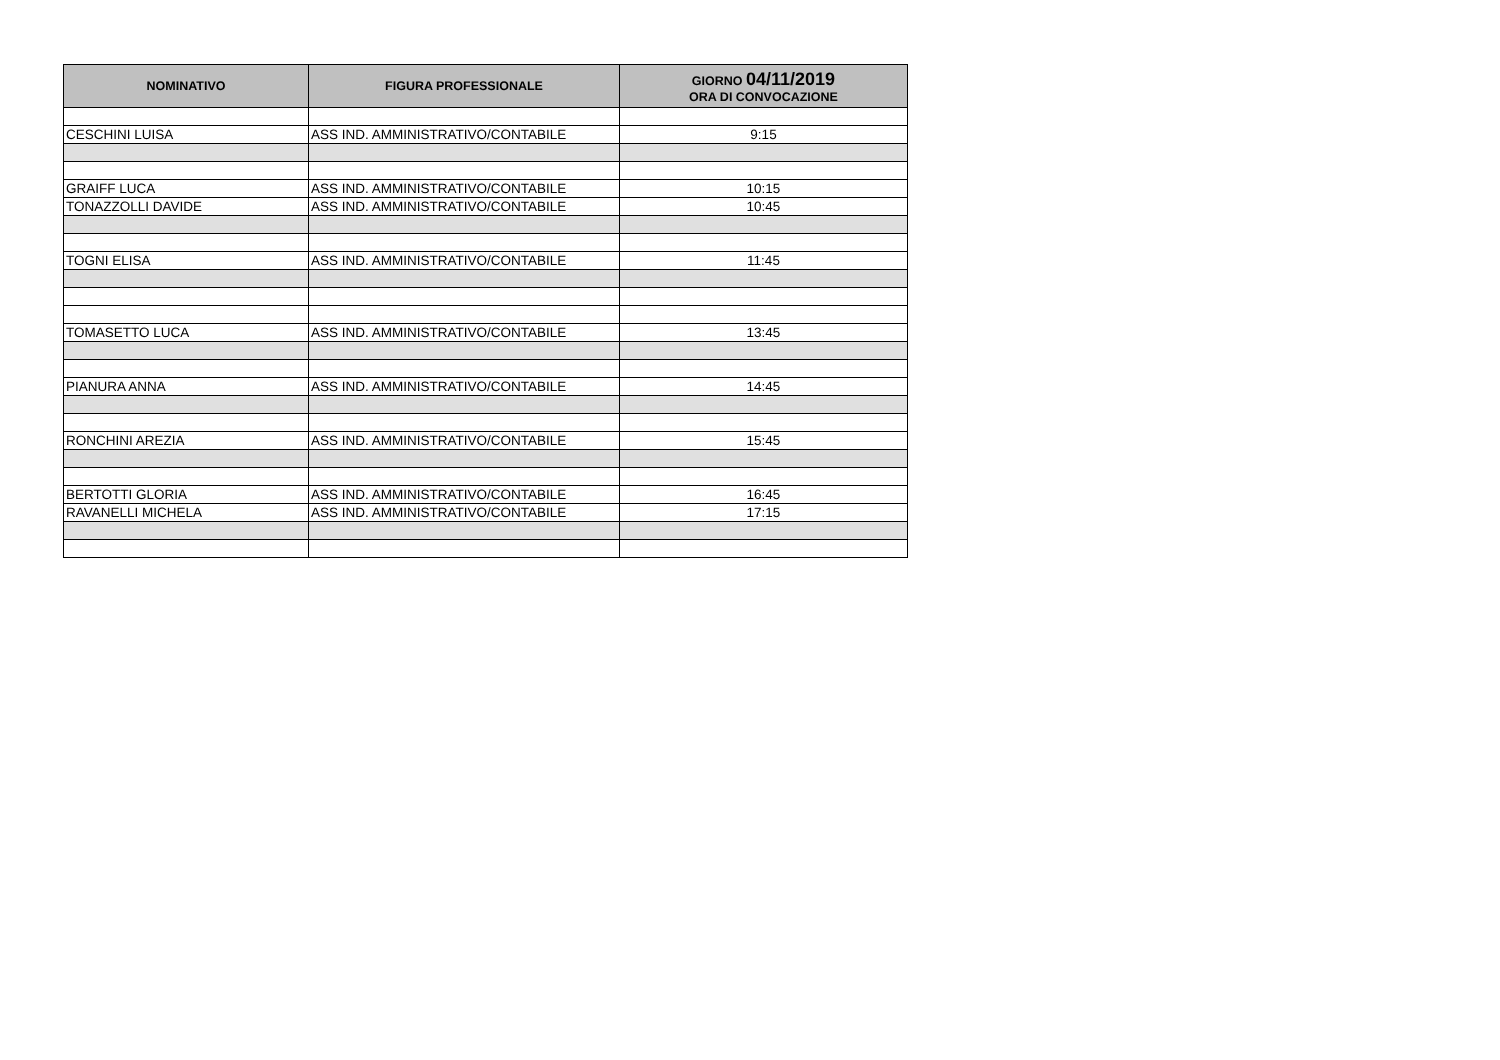| NOMINATIVO | FIGURA PROFESSIONALE | GIORNO 04/11/2019 ORA DI CONVOCAZIONE |
| --- | --- | --- |
| CESCHINI LUISA | ASS IND. AMMINISTRATIVO/CONTABILE | 9:15 |
| GRAIFF LUCA | ASS IND. AMMINISTRATIVO/CONTABILE | 10:15 |
| TONAZZOLLI DAVIDE | ASS IND. AMMINISTRATIVO/CONTABILE | 10:45 |
| TOGNI ELISA | ASS IND. AMMINISTRATIVO/CONTABILE | 11:45 |
| TOMASETTO LUCA | ASS IND. AMMINISTRATIVO/CONTABILE | 13:45 |
| PIANURA ANNA | ASS IND. AMMINISTRATIVO/CONTABILE | 14:45 |
| RONCHINI AREZIA | ASS IND. AMMINISTRATIVO/CONTABILE | 15:45 |
| BERTOTTI GLORIA | ASS IND. AMMINISTRATIVO/CONTABILE | 16:45 |
| RAVANELLI MICHELA | ASS IND. AMMINISTRATIVO/CONTABILE | 17:15 |